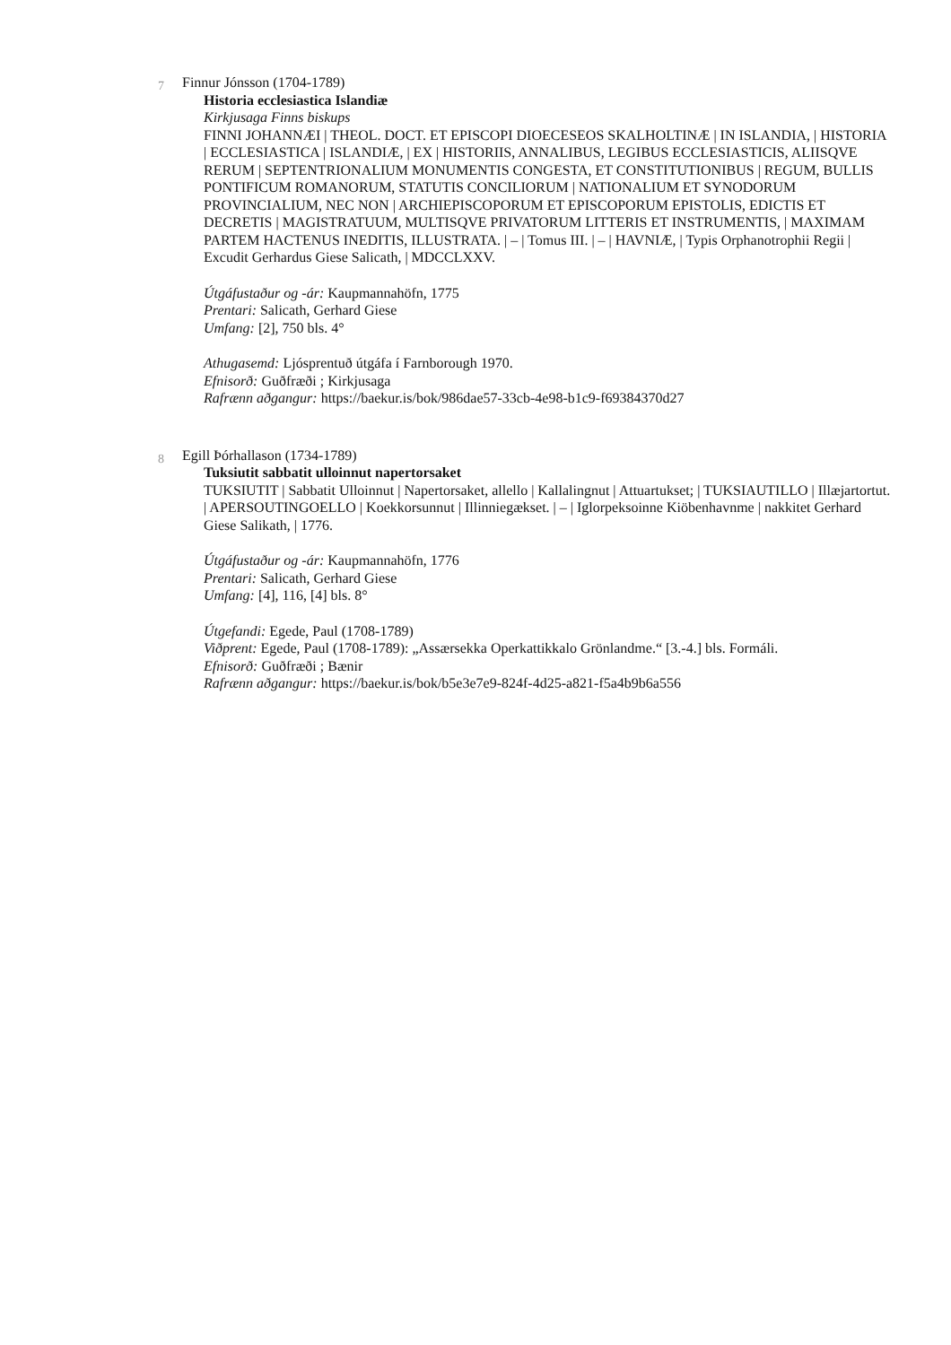7 Finnur Jónsson (1704-1789)
Historia ecclesiastica Islandiæ
Kirkjusaga Finns biskups
FINNI JOHANNÆI | THEOL. DOCT. ET EPISCOPI DIOECESEOS SKALHOLTINÆ | IN ISLANDIA, | HISTORIA | ECCLESIASTICA | ISLANDIÆ, | EX | HISTORIIS, ANNALIBUS, LEGIBUS ECCLESIASTICIS, ALIISQVE RERUM | SEPTENTRIONALIUM MONUMENTIS CONGESTA, ET CONSTITUTIONIBUS | REGUM, BULLIS PONTIFICUM ROMANORUM, STATUTIS CONCILIORUM | NATIONALIUM ET SYNODORUM PROVINCIALIUM, NEC NON | ARCHIEPISCOPORUM ET EPISCOPORUM EPISTOLIS, EDICTIS ET DECRETIS | MAGISTRATUUM, MULTISQVE PRIVATORUM LITTERIS ET INSTRUMENTIS, | MAXIMAM PARTEM HACTENUS INEDITIS, ILLUSTRATA. | – | Tomus III. | – | HAVNIÆ, | Typis Orphanotrophii Regii | Excudit Gerhardus Giese Salicath, | MDCCLXXV.
Útgáfustaður og -ár: Kaupmannahöfn, 1775
Prentari: Salicath, Gerhard Giese
Umfang: [2], 750 bls. 4°
Athugasemd: Ljósprentuð útgáfa í Farnborough 1970.
Efnisorð: Guðfræði ; Kirkjusaga
Rafrænn aðgangur: https://baekur.is/bok/986dae57-33cb-4e98-b1c9-f69384370d27
8 Egill Þórhallason (1734-1789)
Tuksiutit sabbatit ulloinnut napertorsaket
TUKSIUTIT | Sabbatit Ulloinnut | Napertorsaket, allello | Kallalingnut | Attuartukset; | TUKSIAUTILLO | Illæjartortut. | APERSOUTINGOELLO | Koekkorsunnut | Illinniegækset. | – | Iglorpeksoinne Kiöbenhavnme | nakkitet Gerhard Giese Salikath, | 1776.
Útgáfustaður og -ár: Kaupmannahöfn, 1776
Prentari: Salicath, Gerhard Giese
Umfang: [4], 116, [4] bls. 8°
Útgefandi: Egede, Paul (1708-1789)
Viðprent: Egede, Paul (1708-1789): „Assærsekka Operkattikkalo Grönlandme.“ [3.-4.] bls. Formáli.
Efnisorð: Guðfræði ; Bænir
Rafrænn aðgangur: https://baekur.is/bok/b5e3e7e9-824f-4d25-a821-f5a4b9b6a556